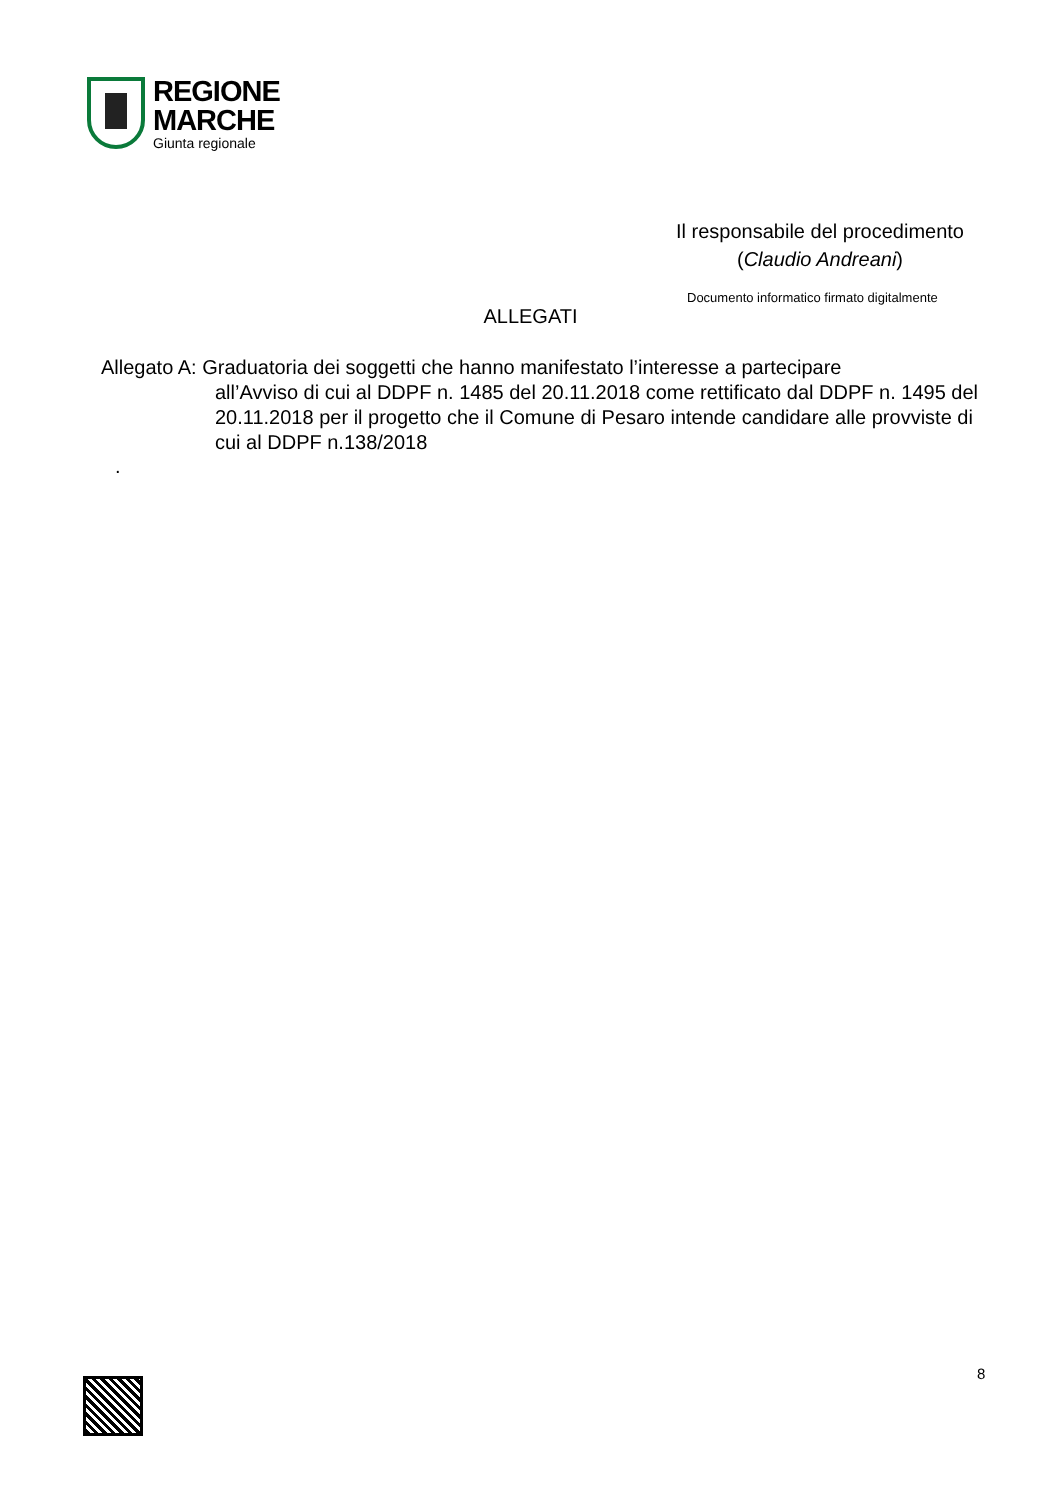REGIONE
MARCHE
Giunta regionale
Il responsabile del procedimento
(Claudio Andreani)
Documento informatico firmato digitalmente
ALLEGATI
Allegato A: Graduatoria dei soggetti che hanno manifestato l’interesse a partecipare
all’Avviso di cui al DDPF n. 1485 del 20.11.2018 come rettificato dal DDPF n. 1495 del 20.11.2018 per il progetto che il Comune di Pesaro intende candidare alle provviste di cui al DDPF n.138/2018
.
8